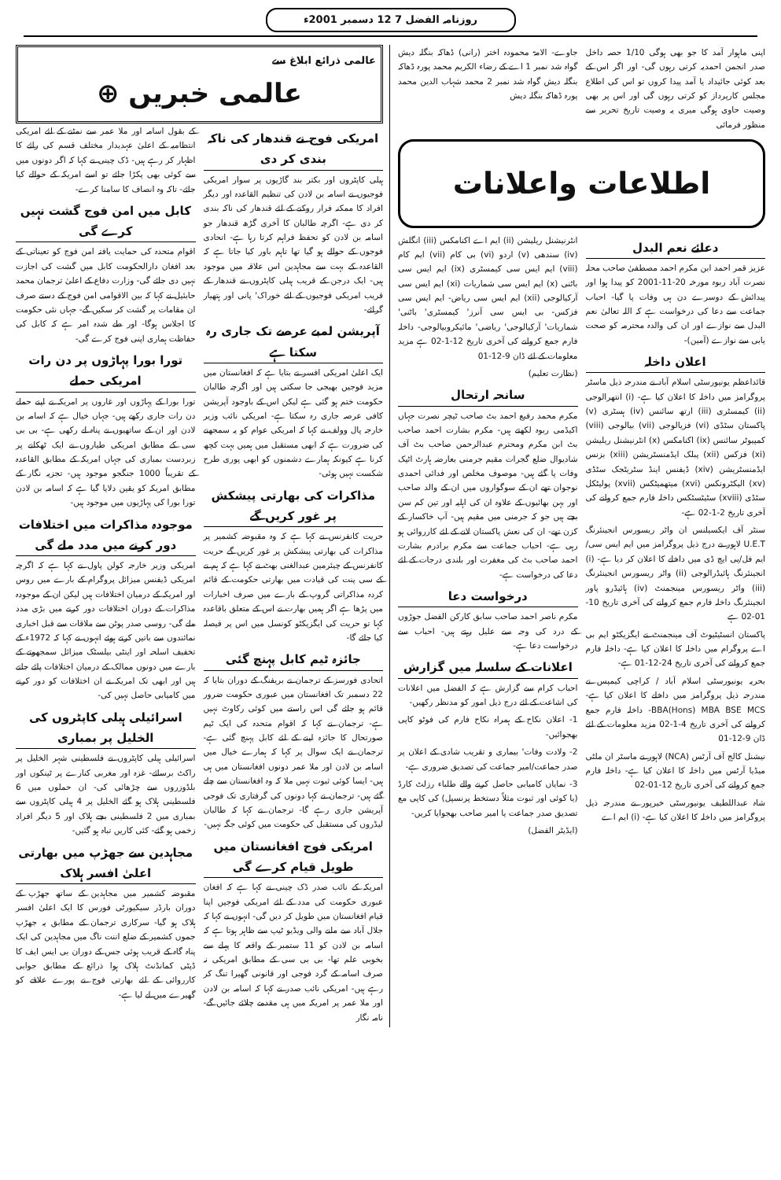روزنامہ الفضل 7 12 دسمبر 2001ء
اپنی ماہوار آمد کا جو بھی ہوگی 1/10 حصہ داخل صدر انجمن احمدیہ کرتی رہوں گی- اور اگر اس کے بعد کوئی جائیداد یا آمد پیدا کروں تو اس کی اطلاع مجلس کارپرداز کو کرتی رہوں گی اور اس پر بھی وصیت حاوی ہوگی میری یہ وصیت تاریخ تحریر سے منظور فرمائی
جاوے- الامۃ محمودہ اختر (رانی) ڈھاکہ بنگلہ دیش گواہ شد نمبر 1 اے کے رضاء الکریم محمد پورہ ڈھاکہ بنگلہ دیش گواہ شد نمبر 2 محمد شہاب الدین محمد پورہ ڈھاکہ بنگلہ دیش
اطلاعات واعلانات
دعائے نعم البدل
عزیز قمر احمد ابن مکرم احمد مصطفیٰ صاحب محلہ نصرت آباد ربوہ مورخہ 20-11-2001 کو پیدا ہوا اور پیدائش کے دوسرے دن ہی وفات پا گیا- احباب جماعت سے دعا کی درخواست ہے کہ اللہ تعالیٰ نعم البدل سے نوازے اور ان کی والدہ محترمہ کو صحت یابی سے نوازے (آمین)-
اعلان داخلہ
قائداعظم یونیورسٹی اسلام آباد نے مندرجہ ذیل ماسٹر پروگرامز میں داخلہ کا اعلان کیا ہے- (i) انتھرالوجی (ii) کیمسٹری (iii) ارتھ سائنس (iv) ہسٹری (v) پاکستان سٹڈی (vi) فزیالوجی (vii) بیالوجی (viii) کمپیوٹر سائنس (ix) اکنامکس (x) انٹرنیشنل ریلیشن (xi) فزکس (xii) پبلک ایڈمنسٹریشن (xiii) بزنس ایڈمنسٹریشن (xiv) ڈیفنس اینڈ سٹریٹجک سٹڈی (xv) الیکٹرونکس (xvi) میتھمیٹکس (xvii) پولیٹکل سٹڈی (xviii) سٹیٹسٹکس داخلہ فارم جمع کروانے کی آخری تاریخ 2-1-02 ہے-
سنٹر آف ایکسیلنس ان واٹر ریسورس انجینئرنگ U.E.T لاہور نے درج ذیل پروگرامز میں ایم ایس سی/ایم فل/پی ایچ ڈی میں داخلے کا اعلان کر دیا ہے- (i) انجینئرنگ ہائیڈرالوجی (ii) واٹر ریسورس انجینئرنگ (iii) واٹر ریسورس مینجمنٹ (iv) ہائیڈرو پاور انجینئرنگ داخلہ فارم جمع کروانے کی آخری تاریخ 10-01-02 ہے
پاکستان انسٹیٹیوٹ آف مینجمنٹ نے ایگزیکٹو ایم بی اے پروگرام میں داخلہ کا اعلان کیا ہے- داخلہ فارم جمع کروانے کی آخری تاریخ 24-12-01 ہے-
بحریہ یونیورسٹی اسلام آباد / کراچی کیمپس نے مندرجہ ذیل پروگرامز میں داخلے کا اعلان کیا ہے- BBA(Hons) MBA BSE MCS- داخلہ فارم جمع کروانے کی آخری تاریخ 4-1-02 مزید معلومات کے لئے ڈان 9-12-01
نیشنل کالج آف آرٹس (NCA) لاہور نے ماسٹر ان ملٹی میڈیا آرٹس میں داخلہ کا اعلان کیا ہے- داخلہ فارم جمع کروانے کی آخری تاریخ 12-01-02
شاہ عبداللطیف یونیورسٹی خیرپور نے مندرجہ ذیل پروگرامز میں داخلہ کا اعلان کیا ہے- (i) ایم اے
انٹرنیشنل ریلیشن (ii) ایم اے اکنامکس (iii) انگلش (iv) سندھی (v) اردو (vi) بی کام (vii) ایم کام (viii) ایم ایس سی کیمسٹری (ix) ایم ایس سی باٹنی (x) ایم ایس سی شماریات (xi) ایم ایس سی آرکیالوجی (xii) ایم ایس سی ریاض- ایم ایس سی فزکس- بی ایس سی آنرز' کیمسٹری' باٹنی' شماریات' آرکیالوجی' ریاضی' مائیکروبیالوجی- داخلہ فارم جمع کروانے کی آخری تاریخ 12-1-02 ہے مزید معلومات کے لئے ڈان 9-12-01
(نظارت تعلیم)
سانحہ ارتحال
مکرم محمد رفیع احمد بٹ صاحب ٹیچر نصرت جہاں اکیڈمی ربوہ لکھتے ہیں- مکرم بشارت احمد صاحب بٹ ابن مکرم ومحترم عبدالرحمن صاحب بٹ آف شادیوال ضلع گجرات مقیم جرمنی بعارضہ ہارٹ اٹیک وفات پا گئے ہیں- موصوف مخلص اور فدائی احمدی نوجوان تھے ان کے سوگواروں میں ان کے والد صاحب اور بہن بھائیوں کے علاوہ ان کی اہلیہ اور تین کم سن بچے ہیں جو کہ جرمنی میں مقیم ہیں- آپ خاکسار کے کزن تھے- ان کی نعش پاکستان لانے کے لئے کارروائی ہو رہی ہے- احباب جماعت سے مکرم برادرم بشارت احمد صاحب بٹ کی مغفرت اور بلندی درجات کے لئے دعا کی درخواست ہے-
درخواست دعا
مکرم ناصر احمد صاحب سابق کارکن الفضل جوڑوں کے درد کی وجہ سے علیل رہتے ہیں- احباب سے درخواست دعا ہے-
اعلانات کے سلسلہ میں گزارش
احباب کرام سے گزارش ہے کہ الفضل میں اعلانات کی اشاعت کے لئے درج ذیل امور کو مدنظر رکھیں-
1- اعلان نکاح کے ہمراہ نکاح فارم کی فوٹو کاپی بھجوائیں-
2- ولادت وفات' بیماری و تقریب شادی کے اعلان پر صدر جماعت/امیر جماعت کی تصدیق ضروری ہے-
3- نمایاں کامیابی حاصل کرنے والے طلباء رزلٹ کارڈ (یا کوئی اور ثبوت مثلاً دستخط پرنسپل) کی کاپی مع تصدیق صدر جماعت یا امیر صاحب بھجوایا کریں-
(ایڈیٹر الفضل)
عالمی ذرائع ابلاغ سے
عالمی خبریں ⊕
امریکی فوج نے قندھار کی ناکہ بندی کر دی
ہیلی کاپٹروں اور بکتر بند گاڑیوں پر سوار امریکی فوجیوں نے اسامہ بن لادن کی تنظیم القاعدہ اور دیگر افراد کا ممکنہ فرار روکنے کے لئے قندھار کی ناکہ بندی کر دی ہے- اگرچہ طالبان کا آخری گڑھ قندھار جو اسامہ بن لادن کو تحفظ فراہم کرتا رہا ہے- اتحادی فوجوں کے حوالے ہو گیا تھا تاہم باور کیا جاتا ہے کہ القاعدہ کے بہت سے مجاہدین اس علاقہ میں موجود ہیں- ایک درجن کے قریب ہیلی کاپٹروں نے قندھار کے قریب امریکی فوجیوں کے لئے خوراک' پانی اور ہتھیار گرائے-
آپریشن لمبے عرصے تک جاری رہ سکتا ہے
ایک اعلیٰ امریکی افسر نے بتایا ہے کہ افغانستان میں مزید فوجیں بھیجی جا سکتی ہیں اور اگرچہ طالبان حکومت ختم ہو گئی ہے لیکن اس کے باوجود آپریشن کافی عرصہ جاری رہ سکتا ہے- امریکی نائب وزیر خارجہ پال وولف نے کہا کہ امریکی عوام کو یہ سمجھنے کی ضرورت ہے کہ ابھی مستقبل میں ہمیں بہت کچھ کرنا ہے کیونکہ ہمارے دشمنوں کو ابھی پوری طرح شکست نہیں ہوئی-
مذاکرات کی بھارتی پیشکش پر غور کریں گے
حریت کانفرنس نے کہا ہے کہ وہ مقبوضہ کشمیر پر مذاکرات کی بھارتی پیشکش پر غور کریں گے حریت کانفرنس کے چیئرمین عبدالغنی بھٹ نے کہا ہے کہ ہم نے کے سی پنت کی قیادت میں بھارتی حکومت کے قائم کردہ مذاکراتی گروپ کے بارے میں صرف اخبارات میں پڑھا ہے اگر ہمیں بھارت نے اس کے متعلق باقاعدہ کہا تو حریت کی ایگزیکٹو کونسل میں اس پر فیصلہ کیا جائے گا-
جائزہ ٹیم کابل پہنچ گئی
اتحادی فورسز کے ترجمان نے بریفنگ کے دوران بتایا کہ 22 دسمبر تک افغانستان میں عبوری حکومت ضرور قائم ہو جائے گی اس راستے میں کوئی رکاوٹ نہیں ہے- ترجمان نے کہا کہ اقوام متحدہ کی ایک ٹیم صورتحال کا جائزہ لینے کے لئے کابل پہنچ گئی ہے- ترجمان نے ایک سوال پر کہا کہ ہمارے خیال میں اسامہ بن لادن اور ملا عمر دونوں افغانستان میں ہی ہیں- ایسا کوئی ثبوت نہیں ملا کہ وہ افغانستان سے چلے گئے ہیں- ترجمان نے کہا دونوں کی گرفتاری تک فوجی آپریشن جاری رہے گا- ترجمان نے کہا کہ طالبان لیڈروں کی مستقبل کی حکومت میں کوئی جگہ نہیں-
امریکی فوج افغانستان میں طویل قیام کرے گی
امریکہ کے نائب صدر ڈک چینی نے کہا ہے کہ افغان عبوری حکومت کی مدد کے لئے امریکی فوجیں اپنا قیام افغانستان میں طویل کر دیں گی- انہوں نے کہا کہ جلال آباد سے ملنے والی ویڈیو ٹیپ سے ظاہر ہوتا ہے کہ اسامہ بن لادن کو 11 ستمبر کے واقعہ کا پہلے سے بخوبی علم تھا- بی بی سی کے مطابق امریکی نہ صرف اسامہ کے گرد فوجی اور قانونی گھیرا تنگ کر رہے ہیں- امریکی نائب صدر نے کہا کہ اسامہ بن لادن اور ملا عمر پر امریکہ میں ہی مقدمے چلائے جائیں گے- نامہ نگار
کے بقول اسامہ اور ملا عمر سے نمٹنے کے لئے امریکی انتظامیہ کے اعلیٰ عہدیدار مختلف قسم کی رائے کا اظہار کر رہے ہیں- ڈک چینی نے کہا کہ اگر دونوں میں سے کوئی بھی پکڑا جائے تو اسے امریکہ کے حوالے کیا جائے- تاکہ وہ انصاف کا سامنا کرے-
کابل میں امن فوج گشت نہیں کرے گی
اقوام متحدہ کی حمایت یافتہ امن فوج کو تعیناتی کے بعد افغان دارالحکومت کابل میں گشت کی اجازت نہیں دی جائے گی- وزارت دفاع کے اعلیٰ ترجمان محمد حابئیل نے کہا کہ بین الاقوامی امن فوج کے دستے صرف ان مقامات پر گشت کر سکیں گے- جہاں نئی حکومت کا اجلاس ہوگا- اور طے شدہ امر ہے کہ کابل کی حفاظت ہماری اپنی فوج کرے گی-
تورا بورا پہاڑوں پر دن رات امریکی حملے
تورا بورا کے پہاڑوں اور غاروں پر امریکہ نے اپنے حملے دن رات جاری رکھے ہیں- جہاں خیال ہے کہ اسامہ بن لادن اور ان کے ساتھیوں نے پناہ لے رکھی ہے- بی بی سی کے مطابق امریکی طیاروں نے ایک ٹھکانے پر زبردست بمباری کی جہاں امریکہ کے مطابق القاعدہ کے تقریباً 1000 جنگجو موجود ہیں- تجزیہ نگار کے مطابق امریکہ کو یقین دلایا گیا ہے کہ اسامہ بن لادن تورا بورا کی پہاڑیوں میں موجود ہیں-
موجودہ مذاکرات میں اختلافات دور کرنے میں مدد ملے گی
امریکی وزیر خارجہ کولن پاول نے کہا ہے کہ اگرچہ امریکی ڈیفنس میزائل پروگرام کے بارے میں روس اور امریکہ کے درمیان اختلافات ہیں لیکن ان کے موجودہ مذاکرات کے دوران اختلافات دور کرنے میں بڑی مدد ملے گی- روسی صدر پوٹن سے ملاقات سے قبل اخباری نمائندوں سے باتیں کرتے ہوئے انہوں نے کہا کہ 1972ء کے تخفیف اسلحہ اور اینٹی بیلسٹک میزائل سمجھوتے کے بارے میں دونوں ممالک کے درمیان اختلافات پائے جاتے ہیں اور ابھی تک امریکہ نے ان اختلافات کو دور کرنے میں کامیابی حاصل نہیں کی-
اسرائیلی ہیلی کاپٹروں کی الخلیل پر بمباری
اسرائیلی ہیلی کاپٹروں نے فلسطینی شہر الخلیل پر راکٹ برسائے- غزہ اور مغربی کنارے پر ٹینکوں اور بلڈوزروں سے چڑھائی کی- ان حملوں میں 6 فلسطینی ہلاک ہو گئے الخلیل پر 4 ہیلی کاپٹروں سے بمباری میں 2 فلسطینی بچے ہلاک اور 5 دیگر افراد زخمی ہو گئے- کئی کاریں تباہ ہو گئیں-
مجاہدین سے جھڑپ میں بھارتی اعلیٰ افسر ہلاک
مقبوضہ کشمیر میں مجاہدین کے ساتھ جھڑپ کے دوران بارڈر سیکیورٹی فورس کا ایک اعلیٰ افسر ہلاک ہو گیا- سرکاری ترجمان کے مطابق یہ جھڑپ جموں کشمیر کے ضلع اننت ناگ میں مجاہدین کی ایک پناہ گاہ کے قریب ہوئی جس کے دوران بی ایس ایف کا ڈپٹی کمانڈنٹ ہلاک ہوا ذرائع کے مطابق جوابی کارروائی کے لئے بھارتی فوج نے پورے علاقے کو گھیرے میں لے لیا ہے-